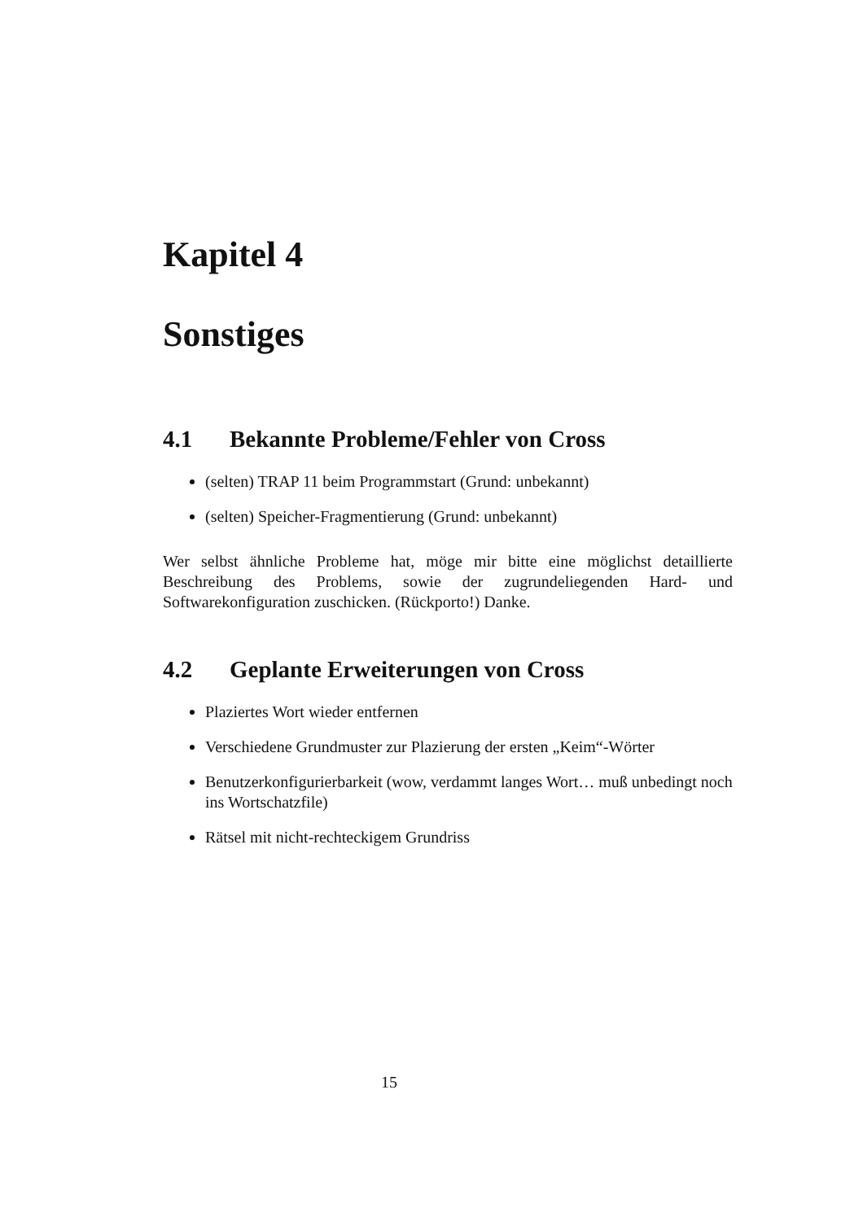Kapitel 4
Sonstiges
4.1 Bekannte Probleme/Fehler von Cross
(selten) TRAP 11 beim Programmstart (Grund: unbekannt)
(selten) Speicher-Fragmentierung (Grund: unbekannt)
Wer selbst ähnliche Probleme hat, möge mir bitte eine möglichst detaillierte Beschreibung des Problems, sowie der zugrundeliegenden Hard- und Softwarekonfiguration zuschicken. (Rückporto!) Danke.
4.2 Geplante Erweiterungen von Cross
Plaziertes Wort wieder entfernen
Verschiedene Grundmuster zur Plazierung der ersten „Keim“-Wörter
Benutzerkonfigurierbarkeit (wow, verdammt langes Wort… muß unbedingt noch ins Wortschatzfile)
Rätsel mit nicht-rechteckigem Grundriss
15